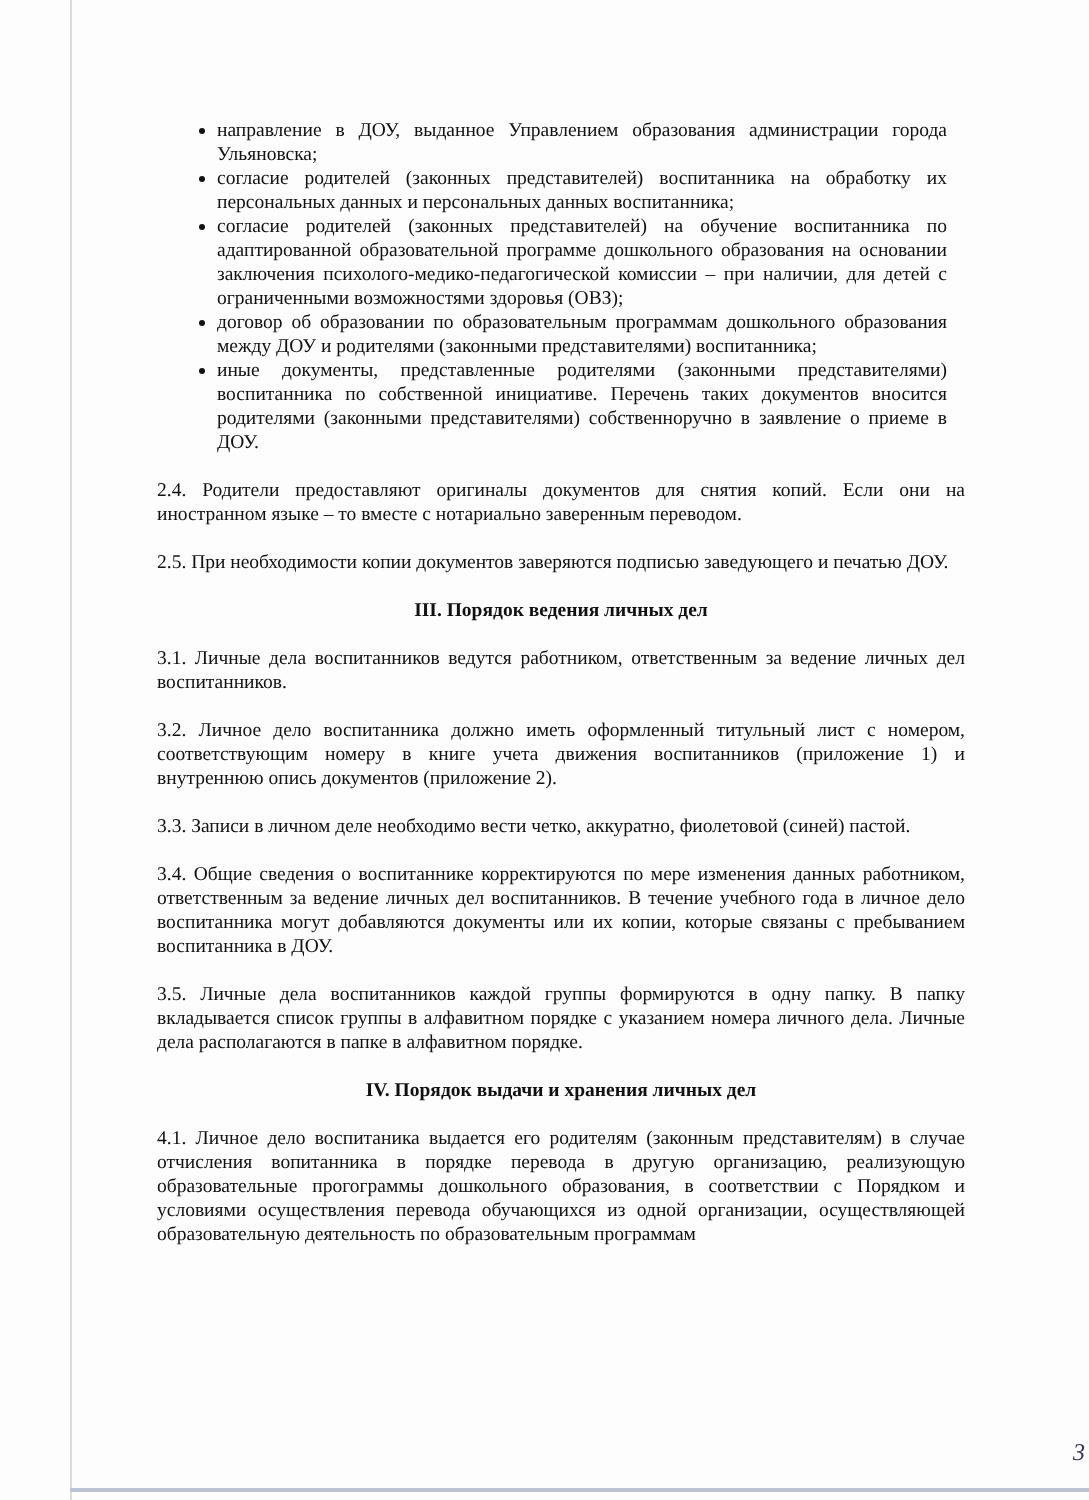направление в ДОУ, выданное Управлением образования администрации города Ульяновска;
согласие родителей (законных представителей) воспитанника на обработку их персональных данных и персональных данных воспитанника;
согласие родителей (законных представителей) на обучение воспитанника по адаптированной образовательной программе дошкольного образования на основании заключения психолого-медико-педагогической комиссии – при наличии, для детей с ограниченными возможностями здоровья (ОВЗ);
договор об образовании по образовательным программам дошкольного образования между ДОУ и родителями (законными представителями) воспитанника;
иные документы, представленные родителями (законными представителями) воспитанника по собственной инициативе. Перечень таких документов вносится родителями (законными представителями) собственноручно в заявление о приеме в ДОУ.
2.4. Родители предоставляют оригиналы документов для снятия копий. Если они на иностранном языке – то вместе с нотариально заверенным переводом.
2.5. При необходимости копии документов заверяются подписью заведующего и печатью ДОУ.
III. Порядок ведения личных дел
3.1. Личные дела воспитанников ведутся работником, ответственным за ведение личных дел воспитанников.
3.2. Личное дело воспитанника должно иметь оформленный титульный лист с номером, соответствующим номеру в книге учета движения воспитанников (приложение 1) и внутреннюю опись документов (приложение 2).
3.3. Записи в личном деле необходимо вести четко, аккуратно, фиолетовой (синей) пастой.
3.4. Общие сведения о воспитаннике корректируются по мере изменения данных работником, ответственным за ведение личных дел воспитанников. В течение учебного года в личное дело воспитанника могут добавляются документы или их копии, которые связаны с пребыванием воспитанника в ДОУ.
3.5. Личные дела воспитанников каждой группы формируются в одну папку. В папку вкладывается список группы в алфавитном порядке с указанием номера личного дела. Личные дела располагаются в папке в алфавитном порядке.
IV. Порядок выдачи и хранения личных дел
4.1. Личное дело воспитаника выдается его родителям (законным представителям) в случае отчисления вопитанника в порядке перевода в другую организацию, реализующую образовательные прогограммы дошкольного образования, в соответствии с Порядком и условиями осуществления перевода обучающихся из одной организации, осуществляющей образовательную деятельность по образовательным программам
3